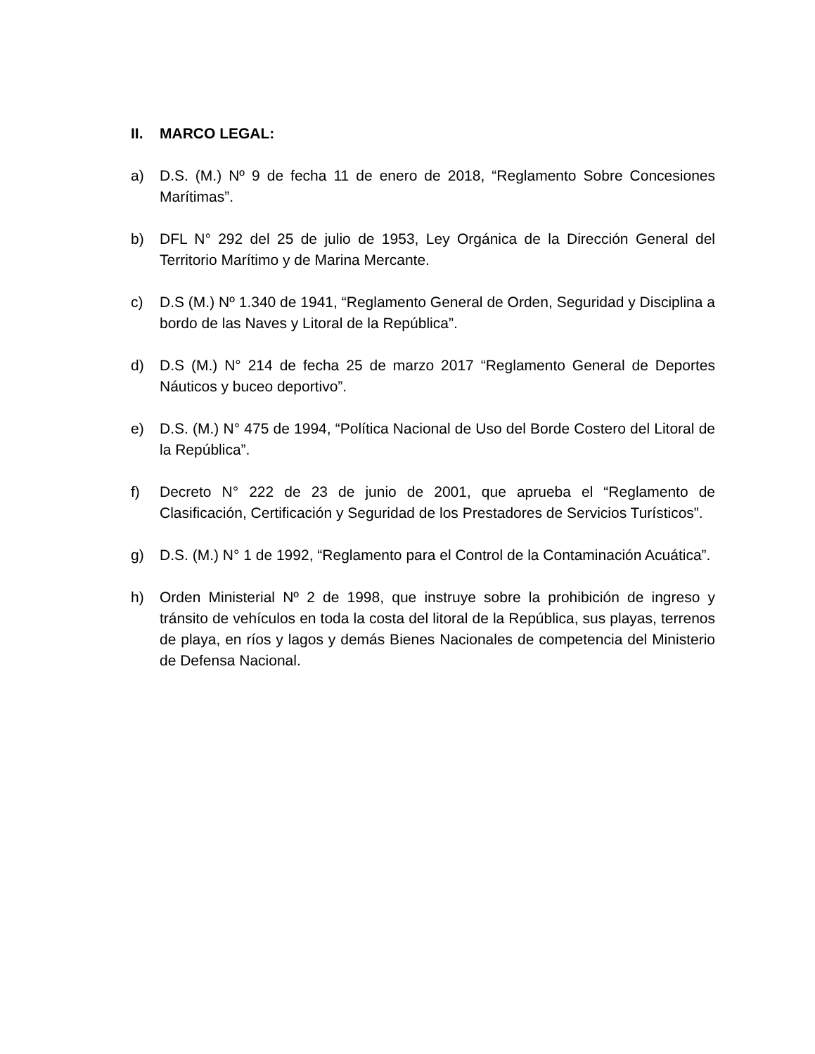II. MARCO LEGAL:
a) D.S. (M.) Nº 9 de fecha 11 de enero de 2018, “Reglamento Sobre Concesiones Marítimas”.
b) DFL N° 292 del 25 de julio de 1953, Ley Orgánica de la Dirección General del Territorio Marítimo y de Marina Mercante.
c) D.S (M.) Nº 1.340 de 1941, “Reglamento General de Orden, Seguridad y Disciplina a bordo de las Naves y Litoral de la República”.
d) D.S (M.) N° 214 de fecha 25 de marzo 2017 “Reglamento General de Deportes Náuticos y buceo deportivo”.
e) D.S. (M.) N° 475 de 1994, “Política Nacional de Uso del Borde Costero del Litoral de la República”.
f) Decreto N° 222 de 23 de junio de 2001, que aprueba el “Reglamento de Clasificación, Certificación y Seguridad de los Prestadores de Servicios Turísticos”.
g) D.S. (M.) N° 1 de 1992, “Reglamento para el Control de la Contaminación Acuática”.
h) Orden Ministerial Nº 2 de 1998, que instruye sobre la prohibición de ingreso y tránsito de vehículos en toda la costa del litoral de la República, sus playas, terrenos de playa, en ríos y lagos y demás Bienes Nacionales de competencia del Ministerio de Defensa Nacional.